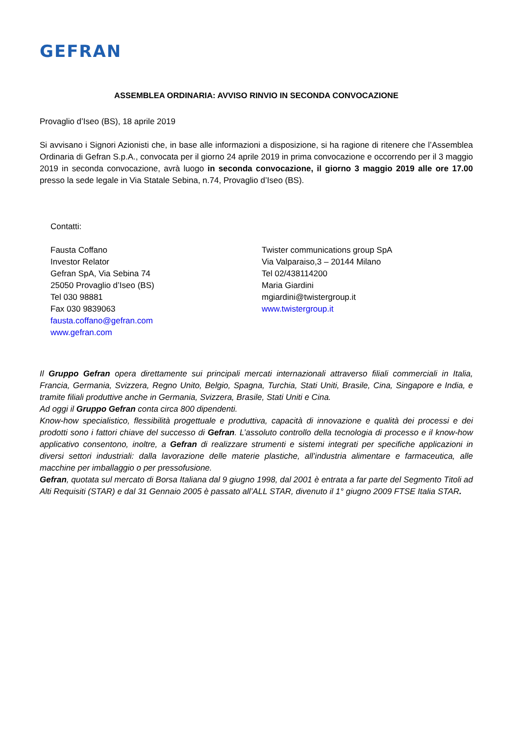GEFRAN
ASSEMBLEA ORDINARIA: AVVISO RINVIO IN SECONDA CONVOCAZIONE
Provaglio d’Iseo (BS), 18 aprile 2019
Si avvisano i Signori Azionisti che, in base alle informazioni a disposizione, si ha ragione di ritenere che l’Assemblea Ordinaria di Gefran S.p.A., convocata per il giorno 24 aprile 2019 in prima convocazione e occorrendo per il 3 maggio 2019 in seconda convocazione, avrà luogo in seconda convocazione, il giorno 3 maggio 2019 alle ore 17.00 presso la sede legale in Via Statale Sebina, n.74, Provaglio d’Iseo (BS).
Contatti:
Fausta Coffano
Investor Relator
Gefran SpA, Via Sebina 74
25050 Provaglio d’Iseo (BS)
Tel 030 98881
Fax 030 9839063
fausta.coffano@gefran.com
www.gefran.com
Twister communications group SpA
Via Valparaiso,3 – 20144 Milano
Tel 02/438114200
Maria Giardini
mgiardini@twistergroup.it
www.twistergroup.it
Il Gruppo Gefran opera direttamente sui principali mercati internazionali attraverso filiali commerciali in Italia, Francia, Germania, Svizzera, Regno Unito, Belgio, Spagna, Turchia, Stati Uniti, Brasile, Cina, Singapore e India, e tramite filiali produttive anche in Germania, Svizzera, Brasile, Stati Uniti e Cina.
Ad oggi il Gruppo Gefran conta circa 800 dipendenti.
Know-how specialistico, flessibilità progettuale e produttiva, capacità di innovazione e qualità dei processi e dei prodotti sono i fattori chiave del successo di Gefran. L’assoluto controllo della tecnologia di processo e il know-how applicativo consentono, inoltre, a Gefran di realizzare strumenti e sistemi integrati per specifiche applicazioni in diversi settori industriali: dalla lavorazione delle materie plastiche, all’industria alimentare e farmaceutica, alle macchine per imballaggio o per pressofusione.
Gefran, quotata sul mercato di Borsa Italiana dal 9 giugno 1998, dal 2001 è entrata a far parte del Segmento Titoli ad Alti Requisiti (STAR) e dal 31 Gennaio 2005 è passato all’ALL STAR, divenuto il 1° giugno 2009 FTSE Italia STAR.